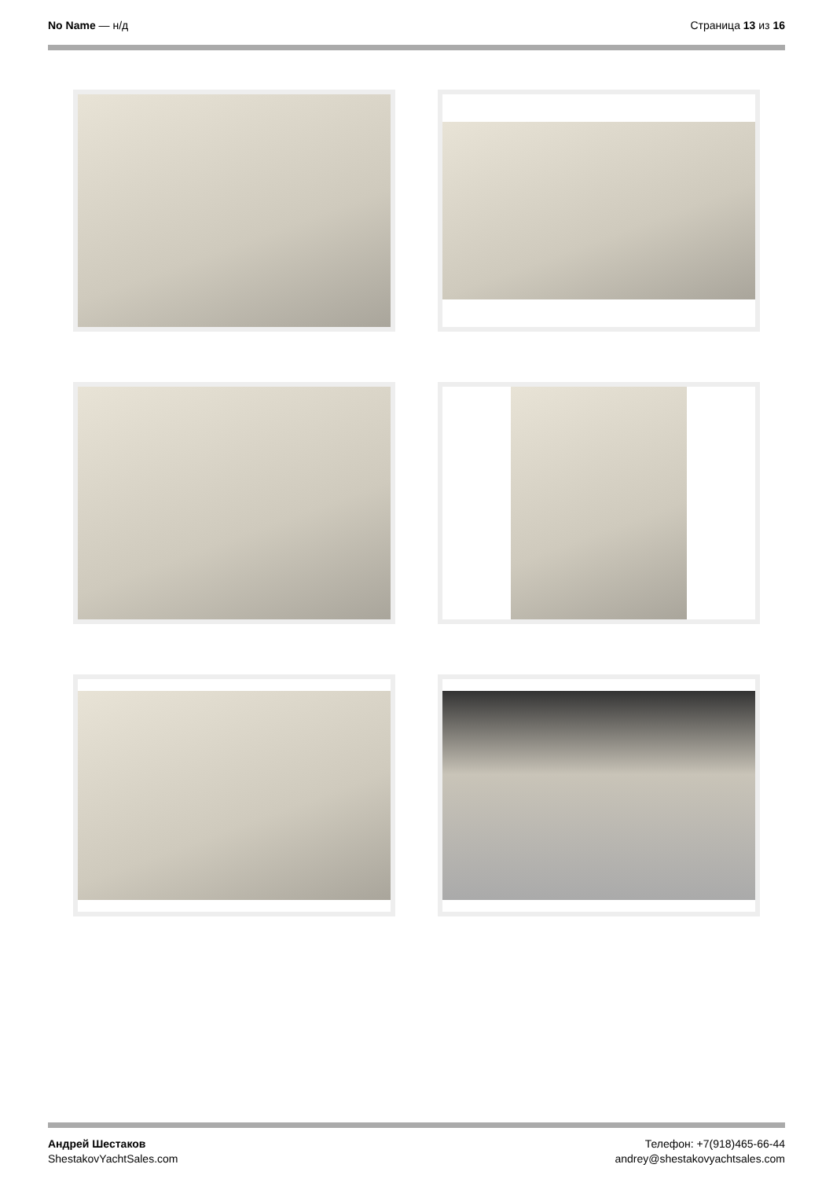No Name — н/д Страница 13 из 16
Андрей Шестаков
ShestakovYachtSales.com
Телефон: +7(918)465-66-44
andrey@shestakovyachtsales.com